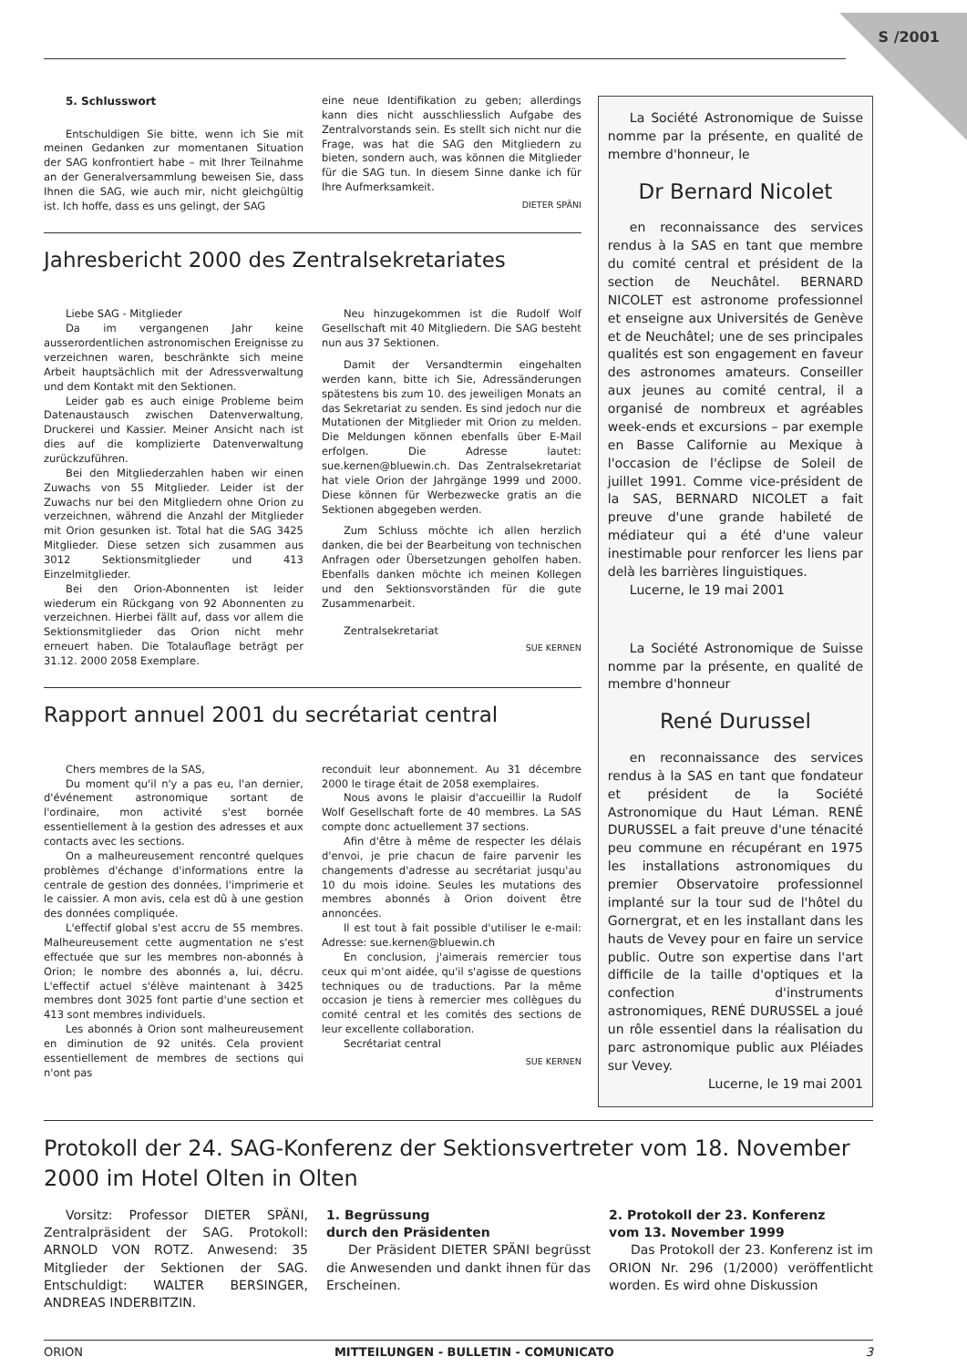S /2001
5. Schlusswort
Entschuldigen Sie bitte, wenn ich Sie mit meinen Gedanken zur momentanen Situation der SAG konfrontiert habe – mit Ihrer Teilnahme an der Generalversammlung beweisen Sie, dass Ihnen die SAG, wie auch mir, nicht gleichgültig ist. Ich hoffe, dass es uns gelingt, der SAG
eine neue Identifikation zu geben; allerdings kann dies nicht ausschliesslich Aufgabe des Zentralvorstands sein. Es stellt sich nicht nur die Frage, was hat die SAG den Mitgliedern zu bieten, sondern auch, was können die Mitglieder für die SAG tun. In diesem Sinne danke ich für Ihre Aufmerksamkeit.
DIETER SPÄNI
Jahresbericht 2000 des Zentralsekretariates
Liebe SAG - Mitglieder
Da im vergangenen Jahr keine ausserordentlichen astronomischen Ereignisse zu verzeichnen waren, beschränkte sich meine Arbeit hauptsächlich mit der Adressverwaltung und dem Kontakt mit den Sektionen.
Leider gab es auch einige Probleme beim Datenaustausch zwischen Datenverwaltung, Druckerei und Kassier. Meiner Ansicht nach ist dies auf die komplizierte Datenverwaltung zurückzuführen.
Bei den Mitgliederzahlen haben wir einen Zuwachs von 55 Mitglieder. Leider ist der Zuwachs nur bei den Mitgliedern ohne Orion zu verzeichnen, während die Anzahl der Mitglieder mit Orion gesunken ist. Total hat die SAG 3425 Mitglieder. Diese setzen sich zusammen aus 3012 Sektionsmitglieder und 413 Einzelmitglieder.
Bei den Orion-Abonnenten ist leider wiederum ein Rückgang von 92 Abonnenten zu verzeichnen. Hierbei fällt auf, dass vor allem die Sektionsmitglieder das Orion nicht mehr erneuert haben. Die Totalauflage beträgt per 31.12. 2000 2058 Exemplare.
Neu hinzugekommen ist die Rudolf Wolf Gesellschaft mit 40 Mitgliedern. Die SAG besteht nun aus 37 Sektionen.
Damit der Versandtermin eingehalten werden kann, bitte ich Sie, Adressänderungen spätestens bis zum 10. des jeweiligen Monats an das Sekretariat zu senden. Es sind jedoch nur die Mutationen der Mitglieder mit Orion zu melden. Die Meldungen können ebenfalls über E-Mail erfolgen. Die Adresse lautet: sue.kernen@bluewin.ch. Das Zentralsekretariat hat viele Orion der Jahrgänge 1999 und 2000. Diese können für Werbezwecke gratis an die Sektionen abgegeben werden.
Zum Schluss möchte ich allen herzlich danken, die bei der Bearbeitung von technischen Anfragen oder Übersetzungen geholfen haben. Ebenfalls danken möchte ich meinen Kollegen und den Sektionsvorständen für die gute Zusammenarbeit.
Zentralsekretariat
SUE KERNEN
Rapport annuel 2001 du secrétariat central
Chers membres de la SAS,
Du moment qu'il n'y a pas eu, l'an dernier, d'événement astronomique sortant de l'ordinaire, mon activité s'est bornée essentiellement à la gestion des adresses et aux contacts avec les sections.
On a malheureusement rencontré quelques problèmes d'échange d'informations entre la centrale de gestion des données, l'imprimerie et le caissier. A mon avis, cela est dû à une gestion des données compliquée.
L'effectif global s'est accru de 55 membres. Malheureusement cette augmentation ne s'est effectuée que sur les membres non-abonnés à Orion; le nombre des abonnés a, lui, décru. L'effectif actuel s'élève maintenant à 3425 membres dont 3025 font partie d'une section et 413 sont membres individuels.
Les abonnés à Orion sont malheureusement en diminution de 92 unités. Cela provient essentiellement de membres de sections qui n'ont pas
reconduit leur abonnement. Au 31 décembre 2000 le tirage était de 2058 exemplaires.
Nous avons le plaisir d'accueillir la Rudolf Wolf Gesellschaft forte de 40 membres. La SAS compte donc actuellement 37 sections.
Afin d'être à même de respecter les délais d'envoi, je prie chacun de faire parvenir les changements d'adresse au secrétariat jusqu'au 10 du mois idoine. Seules les mutations des membres abonnés à Orion doivent être annoncées.
Il est tout à fait possible d'utiliser le e-mail: Adresse: sue.kernen@bluewin.ch
En conclusion, j'aimerais remercier tous ceux qui m'ont aidée, qu'il s'agisse de questions techniques ou de traductions. Par la même occasion je tiens à remercier mes collègues du comité central et les comités des sections de leur excellente collaboration.
Secrétariat central
SUE KERNEN
La Société Astronomique de Suisse nomme par la présente, en qualité de membre d'honneur, le
Dr Bernard Nicolet
en reconnaissance des services rendus à la SAS en tant que membre du comité central et président de la section de Neuchâtel. BERNARD NICOLET est astronome professionnel et enseigne aux Universités de Genève et de Neuchâtel; une de ses principales qualités est son engagement en faveur des astronomes amateurs. Conseiller aux jeunes au comité central, il a organisé de nombreux et agréables week-ends et excursions – par exemple en Basse Californie au Mexique à l'occasion de l'éclipse de Soleil de juillet 1991. Comme vice-président de la SAS, BERNARD NICOLET a fait preuve d'une grande habileté de médiateur qui a été d'une valeur inestimable pour renforcer les liens par delà les barrières linguistiques.
Lucerne, le 19 mai 2001
La Société Astronomique de Suisse nomme par la présente, en qualité de membre d'honneur
René Durussel
en reconnaissance des services rendus à la SAS en tant que fondateur et président de la Société Astronomique du Haut Léman. RENÉ DURUSSEL a fait preuve d'une ténacité peu commune en récupérant en 1975 les installations astronomiques du premier Observatoire professionnel implanté sur la tour sud de l'hôtel du Gornergrat, et en les installant dans les hauts de Vevey pour en faire un service public. Outre son expertise dans l'art difficile de la taille d'optiques et la confection d'instruments astronomiques, RENÉ DURUSSEL a joué un rôle essentiel dans la réalisation du parc astronomique public aux Pléiades sur Vevey.
Lucerne, le 19 mai 2001
Protokoll der 24. SAG-Konferenz der Sektionsvertreter vom 18. November 2000 im Hotel Olten in Olten
Vorsitz: Professor DIETER SPÄNI, Zentralpräsident der SAG. Protokoll: ARNOLD VON ROTZ. Anwesend: 35 Mitglieder der Sektionen der SAG. Entschuldigt: WALTER BERSINGER, ANDREAS INDERBITZIN.
1. Begrüssung
durch den Präsidenten
Der Präsident DIETER SPÄNI begrüsst die Anwesenden und dankt ihnen für das Erscheinen.
2. Protokoll der 23. Konferenz
vom 13. November 1999
Das Protokoll der 23. Konferenz ist im ORION Nr. 296 (1/2000) veröffentlicht worden. Es wird ohne Diskussion
ORION MITTEILUNGEN - BULLETIN - COMUNICATO 3